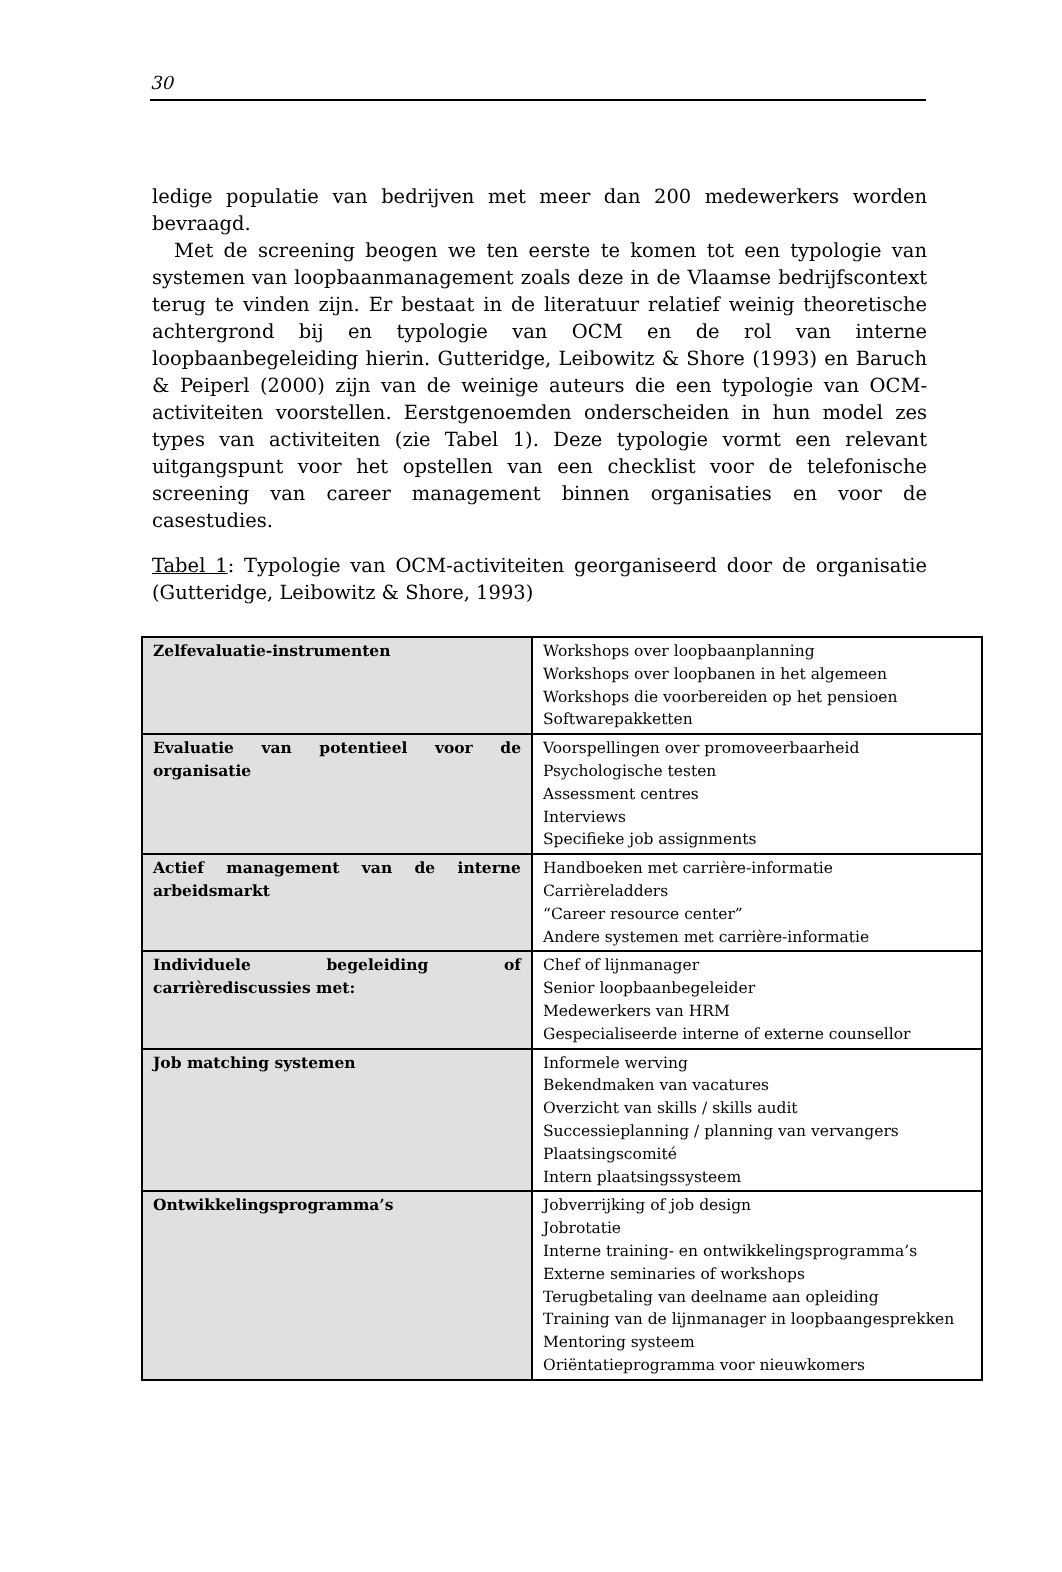30
ledige populatie van bedrijven met meer dan 200 medewerkers worden bevraagd.
Met de screening beogen we ten eerste te komen tot een typologie van systemen van loopbaanmanagement zoals deze in de Vlaamse bedrijfscontext terug te vinden zijn. Er bestaat in de literatuur relatief weinig theoretische achtergrond bij en typologie van OCM en de rol van interne loopbaanbegeleiding hierin. Gutteridge, Leibowitz & Shore (1993) en Baruch & Peiperl (2000) zijn van de weinige auteurs die een typologie van OCM-activiteiten voorstellen. Eerstgenoemden onderscheiden in hun model zes types van activiteiten (zie Tabel 1). Deze typologie vormt een relevant uitgangspunt voor het opstellen van een checklist voor de telefonische screening van career management binnen organisaties en voor de casestudies.
Tabel 1: Typologie van OCM-activiteiten georganiseerd door de organisatie (Gutteridge, Leibowitz & Shore, 1993)
| Zelfevaluatie-instrumenten | Workshops over loopbaanplanning Workshops over loopbanen in het algemeen Workshops die voorbereiden op het pensioen Softwarepakketten |
| Evaluatie van potentieel voor de organisatie | Voorspellingen over promoveerbaarheid Psychologische testen Assessment centres Interviews Specifieke job assignments |
| Actief management van de interne arbeidsmarkt | Handboeken met carrière-informatie Carrièreladders “Career resource center” Andere systemen met carrière-informatie |
| Individuele begeleiding of carrièrediscussies met: | Chef of lijnmanager Senior loopbaanbegeleider Medewerkers van HRM Gespecialiseerde interne of externe counsellor |
| Job matching systemen | Informele werving Bekendmaken van vacatures Overzicht van skills / skills audit Successieplanning / planning van vervangers Plaatsingscomité Intern plaatsingssysteem |
| Ontwikkelingsprogramma’s | Jobverrijking of job design Jobrotatie Interne training- en ontwikkelingsprogramma’s Externe seminaries of workshops Terugbetaling van deelname aan opleiding Training van de lijnmanager in loopbaangesprekken Mentoring systeem Oriëntatieprogramma voor nieuwkomers |